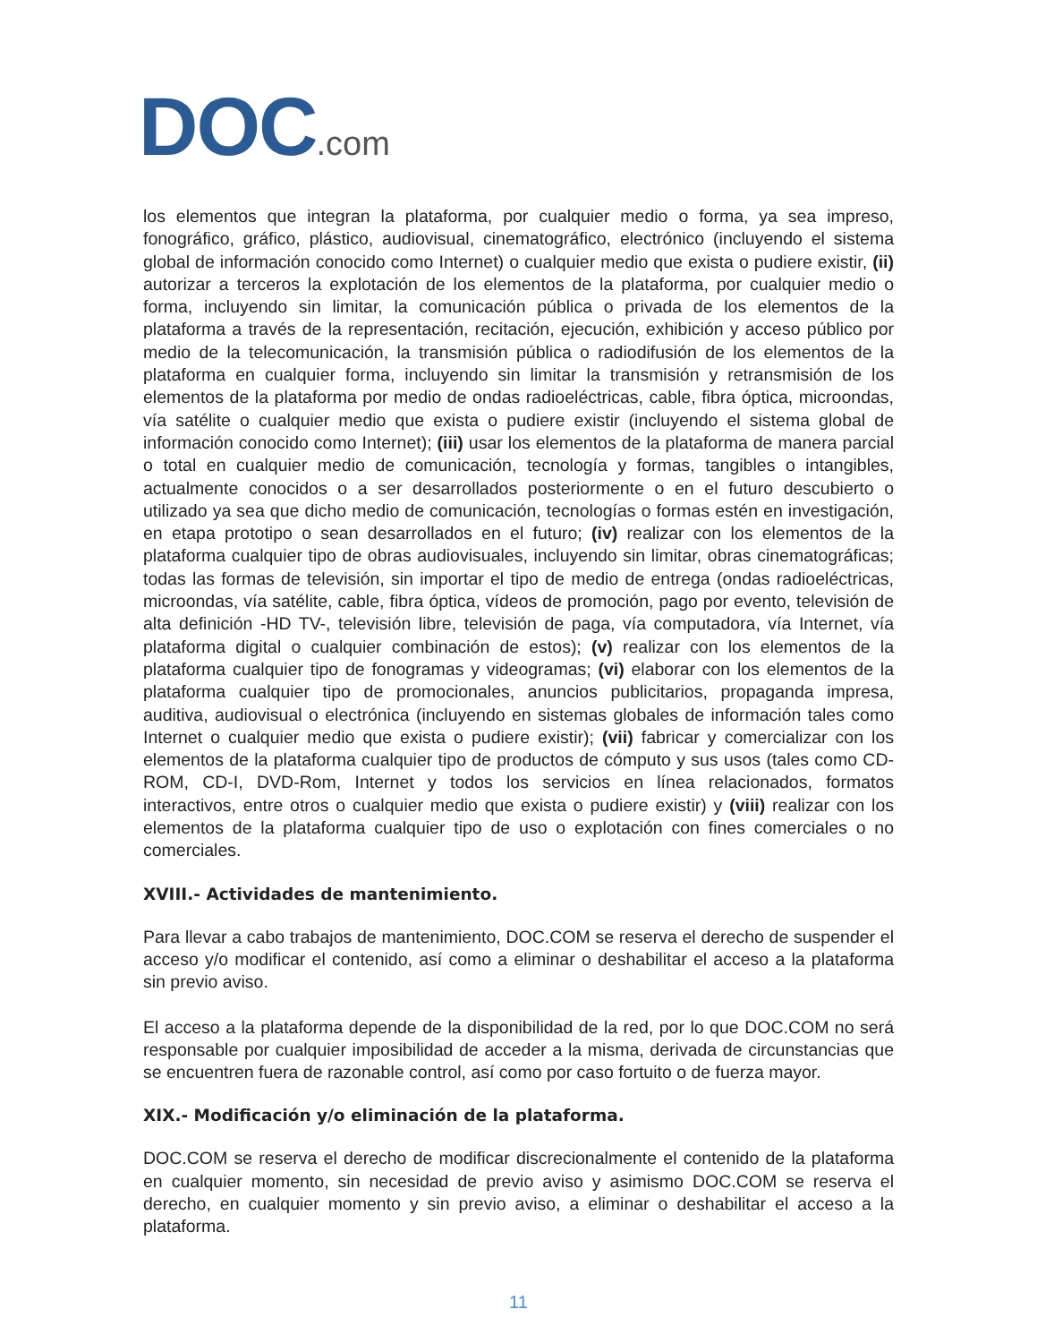DOC.com
los elementos que integran la plataforma, por cualquier medio o forma, ya sea impreso, fonográfico, gráfico, plástico, audiovisual, cinematográfico, electrónico (incluyendo el sistema global de información conocido como Internet) o cualquier medio que exista o pudiere existir, (ii) autorizar a terceros la explotación de los elementos de la plataforma, por cualquier medio o forma, incluyendo sin limitar, la comunicación pública o privada de los elementos de la plataforma a través de la representación, recitación, ejecución, exhibición y acceso público por medio de la telecomunicación, la transmisión pública o radiodifusión de los elementos de la plataforma en cualquier forma, incluyendo sin limitar la transmisión y retransmisión de los elementos de la plataforma por medio de ondas radioeléctricas, cable, fibra óptica, microondas, vía satélite o cualquier medio que exista o pudiere existir (incluyendo el sistema global de información conocido como Internet); (iii) usar los elementos de la plataforma de manera parcial o total en cualquier medio de comunicación, tecnología y formas, tangibles o intangibles, actualmente conocidos o a ser desarrollados posteriormente o en el futuro descubierto o utilizado ya sea que dicho medio de comunicación, tecnologías o formas estén en investigación, en etapa prototipo o sean desarrollados en el futuro; (iv) realizar con los elementos de la plataforma cualquier tipo de obras audiovisuales, incluyendo sin limitar, obras cinematográficas; todas las formas de televisión, sin importar el tipo de medio de entrega (ondas radioeléctricas, microondas, vía satélite, cable, fibra óptica, vídeos de promoción, pago por evento, televisión de alta definición -HD TV-, televisión libre, televisión de paga, vía computadora, vía Internet, vía plataforma digital o cualquier combinación de estos); (v) realizar con los elementos de la plataforma cualquier tipo de fonogramas y videogramas; (vi) elaborar con los elementos de la plataforma cualquier tipo de promocionales, anuncios publicitarios, propaganda impresa, auditiva, audiovisual o electrónica (incluyendo en sistemas globales de información tales como Internet o cualquier medio que exista o pudiere existir); (vii) fabricar y comercializar con los elementos de la plataforma cualquier tipo de productos de cómputo y sus usos (tales como CD-ROM, CD-I, DVD-Rom, Internet y todos los servicios en línea relacionados, formatos interactivos, entre otros o cualquier medio que exista o pudiere existir) y (viii) realizar con los elementos de la plataforma cualquier tipo de uso o explotación con fines comerciales o no comerciales.
XVIII.- Actividades de mantenimiento.
Para llevar a cabo trabajos de mantenimiento, DOC.COM se reserva el derecho de suspender el acceso y/o modificar el contenido, así como a eliminar o deshabilitar el acceso a la plataforma sin previo aviso.
El acceso a la plataforma depende de la disponibilidad de la red, por lo que DOC.COM no será responsable por cualquier imposibilidad de acceder a la misma, derivada de circunstancias que se encuentren fuera de razonable control, así como por caso fortuito o de fuerza mayor.
XIX.- Modificación y/o eliminación de la plataforma.
DOC.COM se reserva el derecho de modificar discrecionalmente el contenido de la plataforma en cualquier momento, sin necesidad de previo aviso y asimismo DOC.COM se reserva el derecho, en cualquier momento y sin previo aviso, a eliminar o deshabilitar el acceso a la plataforma.
11